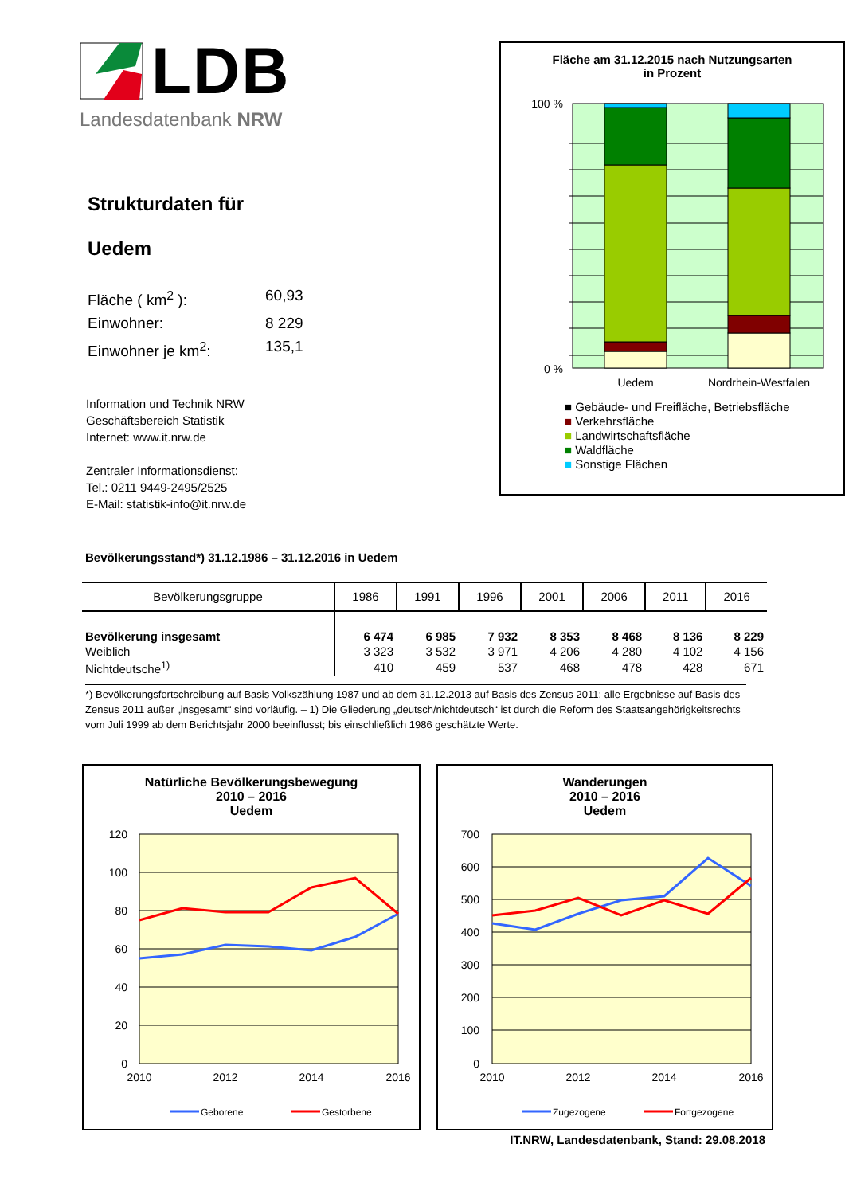LDB
Landesdatenbank NRW
Strukturdaten für
Uedem
Fläche ( km<sup>2</sup> ): 60,93
Einwohner: 8 229
Einwohner je km<sup>2</sup>: 135,1
Information und Technik NRW
Geschäftsbereich Statistik
Internet: www.it.nrw.de
Zentraler Informationsdienst:
Tel.: 0211 9449-2495/2525
E-Mail: statistik-info@it.nrw.de
Fläche am 31.12.2015 nach Nutzungsarten
in Prozent
100 %
0 %
Uedem
Nordrhein-Westfalen
■ Gebäude- und Freifläche, Betriebsfläche
■ Verkehrsfläche
■ Landwirtschaftsfläche
■ Waldfläche
■ Sonstige Flächen
Bevölkerungsstand*) 31.12.1986 – 31.12.2016 in Uedem
| Bevölkerungsgruppe | 1986 | 1991 | 1996 | 2001 | 2006 | 2011 | 2016 |
| --- | --- | --- | --- | --- | --- | --- | --- |
| Bevölkerung insgesamt | 6 474 | 6 985 | 7 932 | 8 353 | 8 468 | 8 136 | 8 229 |
| Weiblich | 3 323 | 3 532 | 3 971 | 4 206 | 4 280 | 4 102 | 4 156 |
| Nichtdeutsche<sup>1)</sup> | 410 | 459 | 537 | 468 | 478 | 428 | 671 |
*) Bevölkerungsfortschreibung auf Basis Volkszählung 1987 und ab dem 31.12.2013 auf Basis des Zensus 2011; alle Ergebnisse auf Basis des Zensus 2011 außer „insgesamt“ sind vorläufig. – 1) Die Gliederung „deutsch/nichtdeutsch“ ist durch die Reform des Staatsangehörigkeitsrechts vom Juli 1999 ab dem Berichtsjahr 2000 beeinflusst; bis einschließlich 1986 geschätzte Werte.
Natürliche Bevölkerungsbewegung
2010 – 2016
Uedem
120
100
80
60
40
20
0
2010
2012
2014
2016
Geborene
Gestorbene
Wanderungen
2010 – 2016
Uedem
700
600
500
400
300
200
100
0
2010
2012
2014
2016
Zugezogene
Fortgezogene
IT.NRW, Landesdatenbank, Stand: 29.08.2018